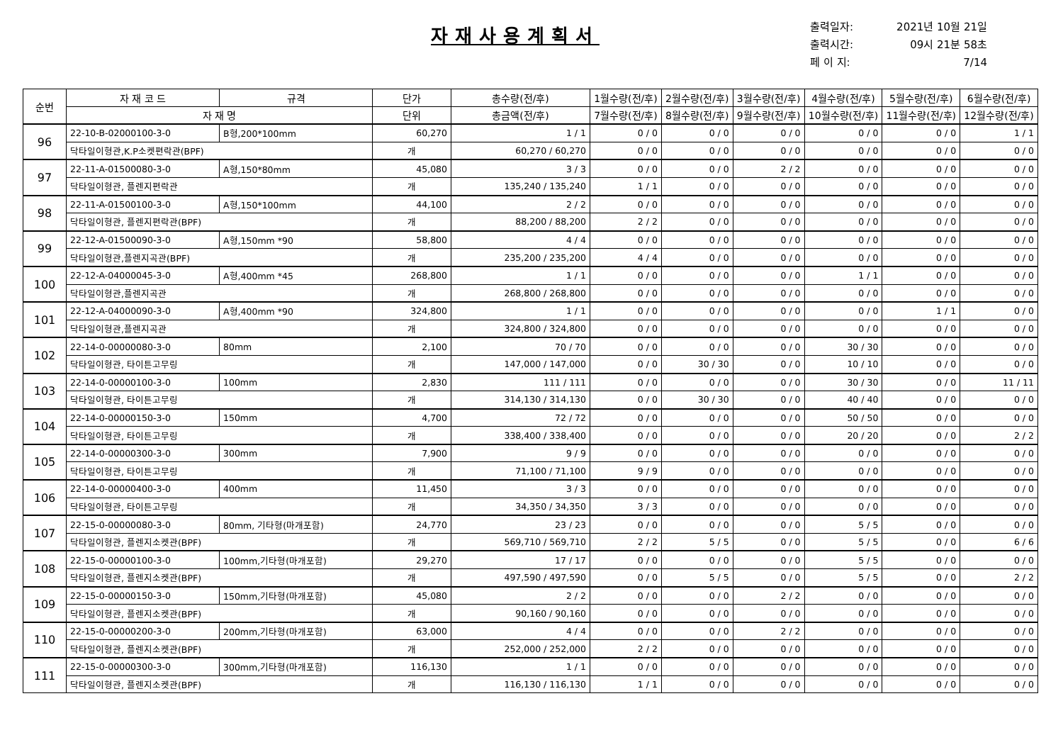자재사용계획서
출력일자: 2021년 10월 21일
출력시간: 09시 21분 58초
페 이 지: 7/14
| 순번 | 자 재 코 드 | 규격 | 단가 | 총수량(전/후) | 1월수량(전/후) | 2월수량(전/후) | 3월수량(전/후) | 4월수량(전/후) | 5월수량(전/후) | 6월수량(전/후) |
| --- | --- | --- | --- | --- | --- | --- | --- | --- | --- | --- |
| | 자 재 명 | | 단위 | 총금액(전/후) | 7월수량(전/후) | 8월수량(전/후) | 9월수량(전/후) | 10월수량(전/후) | 11월수량(전/후) | 12월수량(전/후) |
| 96 | 22-10-B-02000100-3-0 | B형,200*100mm | 60,270 | 1 / 1 | 0 / 0 | 0 / 0 | 0 / 0 | 0 / 0 | 0 / 0 | 1 / 1 |
| | 닥타일이형관,K.P소켓편락관(BPF) | | 개 | 60,270 / 60,270 | 0 / 0 | 0 / 0 | 0 / 0 | 0 / 0 | 0 / 0 | 0 / 0 |
| 97 | 22-11-A-01500080-3-0 | A형,150*80mm | 45,080 | 3 / 3 | 0 / 0 | 0 / 0 | 2 / 2 | 0 / 0 | 0 / 0 | 0 / 0 |
| | 닥타일이형관, 플렌지편락관 | | 개 | 135,240 / 135,240 | 1 / 1 | 0 / 0 | 0 / 0 | 0 / 0 | 0 / 0 | 0 / 0 |
| 98 | 22-11-A-01500100-3-0 | A형,150*100mm | 44,100 | 2 / 2 | 0 / 0 | 0 / 0 | 0 / 0 | 0 / 0 | 0 / 0 | 0 / 0 |
| | 닥타일이형관, 플렌지편락관(BPF) | | 개 | 88,200 / 88,200 | 2 / 2 | 0 / 0 | 0 / 0 | 0 / 0 | 0 / 0 | 0 / 0 |
| 99 | 22-12-A-01500090-3-0 | A형,150mm *90 | 58,800 | 4 / 4 | 0 / 0 | 0 / 0 | 0 / 0 | 0 / 0 | 0 / 0 | 0 / 0 |
| | 닥타일이형관,플렌지곡관(BPF) | | 개 | 235,200 / 235,200 | 4 / 4 | 0 / 0 | 0 / 0 | 0 / 0 | 0 / 0 | 0 / 0 |
| 100 | 22-12-A-04000045-3-0 | A형,400mm *45 | 268,800 | 1 / 1 | 0 / 0 | 0 / 0 | 0 / 0 | 1 / 1 | 0 / 0 | 0 / 0 |
| | 닥타일이형관,플렌지곡관 | | 개 | 268,800 / 268,800 | 0 / 0 | 0 / 0 | 0 / 0 | 0 / 0 | 0 / 0 | 0 / 0 |
| 101 | 22-12-A-04000090-3-0 | A형,400mm *90 | 324,800 | 1 / 1 | 0 / 0 | 0 / 0 | 0 / 0 | 0 / 0 | 1 / 1 | 0 / 0 |
| | 닥타일이형관,플렌지곡관 | | 개 | 324,800 / 324,800 | 0 / 0 | 0 / 0 | 0 / 0 | 0 / 0 | 0 / 0 | 0 / 0 |
| 102 | 22-14-0-00000080-3-0 | 80mm | 2,100 | 70 / 70 | 0 / 0 | 0 / 0 | 0 / 0 | 30 / 30 | 0 / 0 | 0 / 0 |
| | 닥타일이형관, 타이튼고무링 | | 개 | 147,000 / 147,000 | 0 / 0 | 30 / 30 | 0 / 0 | 10 / 10 | 0 / 0 | 0 / 0 |
| 103 | 22-14-0-00000100-3-0 | 100mm | 2,830 | 111 / 111 | 0 / 0 | 0 / 0 | 0 / 0 | 30 / 30 | 0 / 0 | 11 / 11 |
| | 닥타일이형관, 타이튼고무링 | | 개 | 314,130 / 314,130 | 0 / 0 | 30 / 30 | 0 / 0 | 40 / 40 | 0 / 0 | 0 / 0 |
| 104 | 22-14-0-00000150-3-0 | 150mm | 4,700 | 72 / 72 | 0 / 0 | 0 / 0 | 0 / 0 | 50 / 50 | 0 / 0 | 0 / 0 |
| | 닥타일이형관, 타이튼고무링 | | 개 | 338,400 / 338,400 | 0 / 0 | 0 / 0 | 0 / 0 | 20 / 20 | 0 / 0 | 2 / 2 |
| 105 | 22-14-0-00000300-3-0 | 300mm | 7,900 | 9 / 9 | 0 / 0 | 0 / 0 | 0 / 0 | 0 / 0 | 0 / 0 | 0 / 0 |
| | 닥타일이형관, 타이튼고무링 | | 개 | 71,100 / 71,100 | 9 / 9 | 0 / 0 | 0 / 0 | 0 / 0 | 0 / 0 | 0 / 0 |
| 106 | 22-14-0-00000400-3-0 | 400mm | 11,450 | 3 / 3 | 0 / 0 | 0 / 0 | 0 / 0 | 0 / 0 | 0 / 0 | 0 / 0 |
| | 닥타일이형관, 타이튼고무링 | | 개 | 34,350 / 34,350 | 3 / 3 | 0 / 0 | 0 / 0 | 0 / 0 | 0 / 0 | 0 / 0 |
| 107 | 22-15-0-00000080-3-0 | 80mm, 기타형(마개포함) | 24,770 | 23 / 23 | 0 / 0 | 0 / 0 | 0 / 0 | 5 / 5 | 0 / 0 | 0 / 0 |
| | 닥타일이형관, 플렌지소켓관(BPF) | | 개 | 569,710 / 569,710 | 2 / 2 | 5 / 5 | 0 / 0 | 5 / 5 | 0 / 0 | 6 / 6 |
| 108 | 22-15-0-00000100-3-0 | 100mm,기타형(마개포함) | 29,270 | 17 / 17 | 0 / 0 | 0 / 0 | 0 / 0 | 5 / 5 | 0 / 0 | 0 / 0 |
| | 닥타일이형관, 플렌지소켓관(BPF) | | 개 | 497,590 / 497,590 | 0 / 0 | 5 / 5 | 0 / 0 | 5 / 5 | 0 / 0 | 2 / 2 |
| 109 | 22-15-0-00000150-3-0 | 150mm,기타형(마개포함) | 45,080 | 2 / 2 | 0 / 0 | 0 / 0 | 2 / 2 | 0 / 0 | 0 / 0 | 0 / 0 |
| | 닥타일이형관, 플렌지소켓관(BPF) | | 개 | 90,160 / 90,160 | 0 / 0 | 0 / 0 | 0 / 0 | 0 / 0 | 0 / 0 | 0 / 0 |
| 110 | 22-15-0-00000200-3-0 | 200mm,기타형(마개포함) | 63,000 | 4 / 4 | 0 / 0 | 0 / 0 | 2 / 2 | 0 / 0 | 0 / 0 | 0 / 0 |
| | 닥타일이형관, 플렌지소켓관(BPF) | | 개 | 252,000 / 252,000 | 2 / 2 | 0 / 0 | 0 / 0 | 0 / 0 | 0 / 0 | 0 / 0 |
| 111 | 22-15-0-00000300-3-0 | 300mm,기타형(마개포함) | 116,130 | 1 / 1 | 0 / 0 | 0 / 0 | 0 / 0 | 0 / 0 | 0 / 0 | 0 / 0 |
| | 닥타일이형관, 플렌지소켓관(BPF) | | 개 | 116,130 / 116,130 | 1 / 1 | 0 / 0 | 0 / 0 | 0 / 0 | 0 / 0 | 0 / 0 |